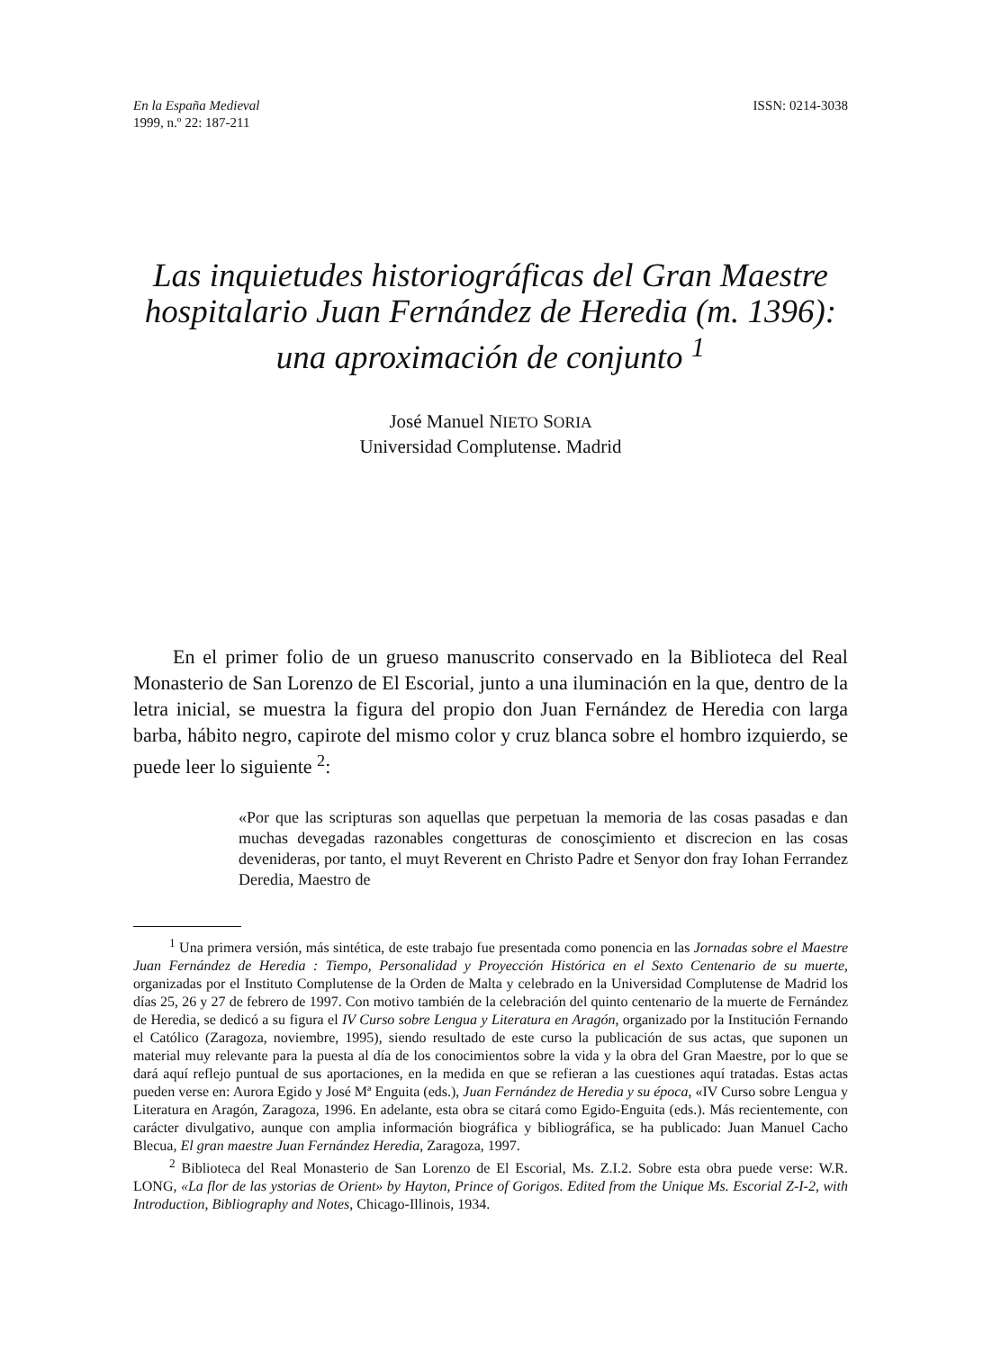En la España Medieval
1999, n.º 22: 187-211
ISSN: 0214-3038
Las inquietudes historiográficas del Gran Maestre hospitalario Juan Fernández de Heredia (m. 1396): una aproximación de conjunto <sup>1</sup>
José Manuel NIETO SORIA
Universidad Complutense. Madrid
En el primer folio de un grueso manuscrito conservado en la Biblioteca del Real Monasterio de San Lorenzo de El Escorial, junto a una iluminación en la que, dentro de la letra inicial, se muestra la figura del propio don Juan Fernández de Heredia con larga barba, hábito negro, capirote del mismo color y cruz blanca sobre el hombro izquierdo, se puede leer lo siguiente <sup>2</sup>:
«Por que las scripturas son aquellas que perpetuan la memoria de las cosas pasadas e dan muchas devegadas razonables congetturas de conosçimiento et discrecion en las cosas devenideras, por tanto, el muyt Reverent en Christo Padre et Senyor don fray Iohan Ferrandez Deredia, Maestro de
<sup>1</sup> Una primera versión, más sintética, de este trabajo fue presentada como ponencia en las Jornadas sobre el Maestre Juan Fernández de Heredia : Tiempo, Personalidad y Proyección Histórica en el Sexto Centenario de su muerte, organizadas por el Instituto Complutense de la Orden de Malta y celebrado en la Universidad Complutense de Madrid los días 25, 26 y 27 de febrero de 1997. Con motivo también de la celebración del quinto centenario de la muerte de Fernández de Heredia, se dedicó a su figura el IV Curso sobre Lengua y Literatura en Aragón, organizado por la Institución Fernando el Católico (Zaragoza, noviembre, 1995), siendo resultado de este curso la publicación de sus actas, que suponen un material muy relevante para la puesta al día de los conocimientos sobre la vida y la obra del Gran Maestre, por lo que se dará aquí reflejo puntual de sus aportaciones, en la medida en que se refieran a las cuestiones aquí tratadas. Estas actas pueden verse en: Aurora Egido y José Mª Enguita (eds.), Juan Fernández de Heredia y su época, «IV Curso sobre Lengua y Literatura en Aragón, Zaragoza, 1996. En adelante, esta obra se citará como Egido-Enguita (eds.). Más recientemente, con carácter divulgativo, aunque con amplia información biográfica y bibliográfica, se ha publicado: Juan Manuel Cacho Blecua, El gran maestre Juan Fernández Heredia, Zaragoza, 1997.
<sup>2</sup> Biblioteca del Real Monasterio de San Lorenzo de El Escorial, Ms. Z.I.2. Sobre esta obra puede verse: W.R. LONG, «La flor de las ystorias de Orient» by Hayton, Prince of Gorigos. Edited from the Unique Ms. Escorial Z-I-2, with Introduction, Bibliography and Notes, Chicago-Illinois, 1934.